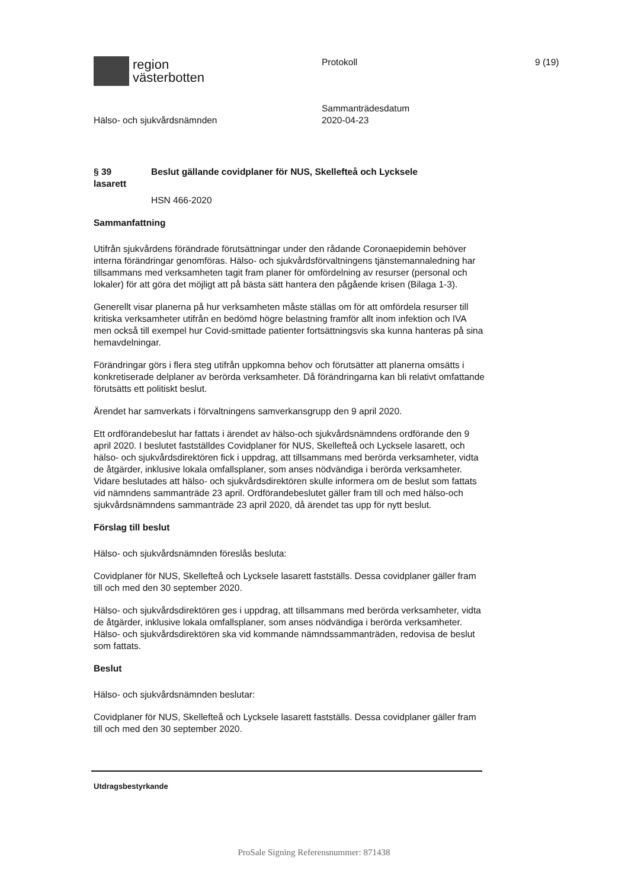region
västerbotten
Protokoll 9 (19)
Hälso- och sjukvårdsnämnden
Sammanträdesdatum
2020-04-23
§ 39 Beslut gällande covidplaner för NUS, Skellefteå och Lycksele
lasarett
HSN 466-2020
Sammanfattning
Utifrån sjukvårdens förändrade förutsättningar under den rådande Coronaepidemin behöver interna förändringar genomföras. Hälso- och sjukvårdsförvaltningens tjänstemannaledning har tillsammans med verksamheten tagit fram planer för omfördelning av resurser (personal och lokaler) för att göra det möjligt att på bästa sätt hantera den pågående krisen (Bilaga 1-3).
Generellt visar planerna på hur verksamheten måste ställas om för att omfördela resurser till kritiska verksamheter utifrån en bedömd högre belastning framför allt inom infektion och IVA men också till exempel hur Covid-smittade patienter fortsättningsvis ska kunna hanteras på sina hemavdelningar.
Förändringar görs i flera steg utifrån uppkomna behov och förutsätter att planerna omsätts i konkretiserade delplaner av berörda verksamheter. Då förändringarna kan bli relativt omfattande förutsätts ett politiskt beslut.
Ärendet har samverkats i förvaltningens samverkansgrupp den 9 april 2020.
Ett ordförandebeslut har fattats i ärendet av hälso-och sjukvårdsnämndens ordförande den 9 april 2020. I beslutet fastställdes Covidplaner för NUS, Skellefteå och Lycksele lasarett, och hälso- och sjukvårdsdirektören fick i uppdrag, att tillsammans med berörda verksamheter, vidta de åtgärder, inklusive lokala omfallsplaner, som anses nödvändiga i berörda verksamheter. Vidare beslutades att hälso- och sjukvårdsdirektören skulle informera om de beslut som fattats vid nämndens sammanträde 23 april. Ordförandebeslutet gäller fram till och med hälso-och sjukvårdsnämndens sammanträde 23 april 2020, då ärendet tas upp för nytt beslut.
Förslag till beslut
Hälso- och sjukvårdsnämnden föreslås besluta:
Covidplaner för NUS, Skellefteå och Lycksele lasarett fastställs. Dessa covidplaner gäller fram till och med den 30 september 2020.
Hälso- och sjukvårdsdirektören ges i uppdrag, att tillsammans med berörda verksamheter, vidta de åtgärder, inklusive lokala omfallsplaner, som anses nödvändiga i berörda verksamheter. Hälso- och sjukvårdsdirektören ska vid kommande nämndssammanträden, redovisa de beslut som fattats.
Beslut
Hälso- och sjukvårdsnämnden beslutar:
Covidplaner för NUS, Skellefteå och Lycksele lasarett fastställs. Dessa covidplaner gäller fram till och med den 30 september 2020.
Utdragsbestyrkande
ProSale Signing Referensnummer: 871438